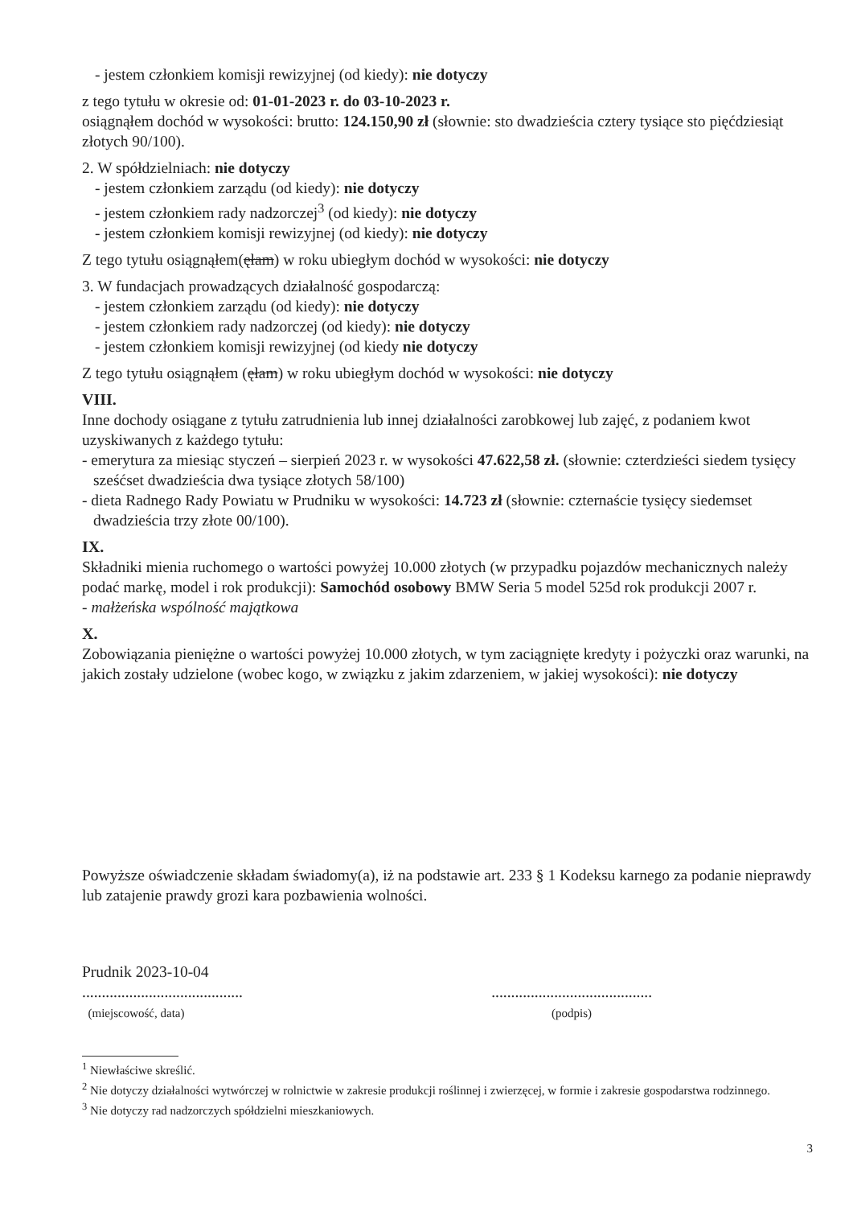- jestem członkiem komisji rewizyjnej (od kiedy): nie dotyczy
z tego tytułu w okresie od: 01-01-2023 r. do 03-10-2023 r.
osiągnąłem dochód w wysokości: brutto: 124.150,90 zł (słownie: sto dwadzieścia cztery tysiące sto pięćdziesiąt złotych 90/100).
2. W spółdzielniach: nie dotyczy
- jestem członkiem zarządu (od kiedy): nie dotyczy
- jestem członkiem rady nadzorczej<sup>3</sup> (od kiedy): nie dotyczy
- jestem członkiem komisji rewizyjnej (od kiedy): nie dotyczy
Z tego tytułu osiągnąłem(ęłam) w roku ubiegłym dochód w wysokości: nie dotyczy
3. W fundacjach prowadzących działalność gospodarczą:
- jestem członkiem zarządu (od kiedy): nie dotyczy
- jestem członkiem rady nadzorczej (od kiedy): nie dotyczy
- jestem członkiem komisji rewizyjnej (od kiedy nie dotyczy
Z tego tytułu osiągnąłem (ęłam) w roku ubiegłym dochód w wysokości: nie dotyczy
VIII.
Inne dochody osiągane z tytułu zatrudnienia lub innej działalności zarobkowej lub zajęć, z podaniem kwot uzyskiwanych z każdego tytułu:
- emerytura za miesiąc styczeń – sierpień 2023 r. w wysokości 47.622,58 zł. (słownie: czterdzieści siedem tysięcy sześćset dwadzieścia dwa tysiące złotych 58/100)
- dieta Radnego Rady Powiatu w Prudniku w wysokości: 14.723 zł (słownie: czternaście tysięcy siedemset dwadzieścia trzy złote 00/100).
IX.
Składniki mienia ruchomego o wartości powyżej 10.000 złotych (w przypadku pojazdów mechanicznych należy podać markę, model i rok produkcji): Samochód osobowy BMW Seria 5 model 525d rok produkcji 2007 r.
- małżeńska wspólność majątkowa
X.
Zobowiązania pieniężne o wartości powyżej 10.000 złotych, w tym zaciągnięte kredyty i pożyczki oraz warunki, na jakich zostały udzielone (wobec kogo, w związku z jakim zdarzeniem, w jakiej wysokości): nie dotyczy
Powyższe oświadczenie składam świadomy(a), iż na podstawie art. 233 § 1 Kodeksu karnego za podanie nieprawdy lub zatajenie prawdy grozi kara pozbawienia wolności.
Prudnik 2023-10-04
.........................................
(miejscowość, data)
.........................................
(podpis)
<sup>1</sup> Niewłaściwe skreślić.
<sup>2</sup> Nie dotyczy działalności wytwórczej w rolnictwie w zakresie produkcji roślinnej i zwierzęcej, w formie i zakresie gospodarstwa rodzinnego.
<sup>3</sup> Nie dotyczy rad nadzorczych spółdzielni mieszkaniowych.
3